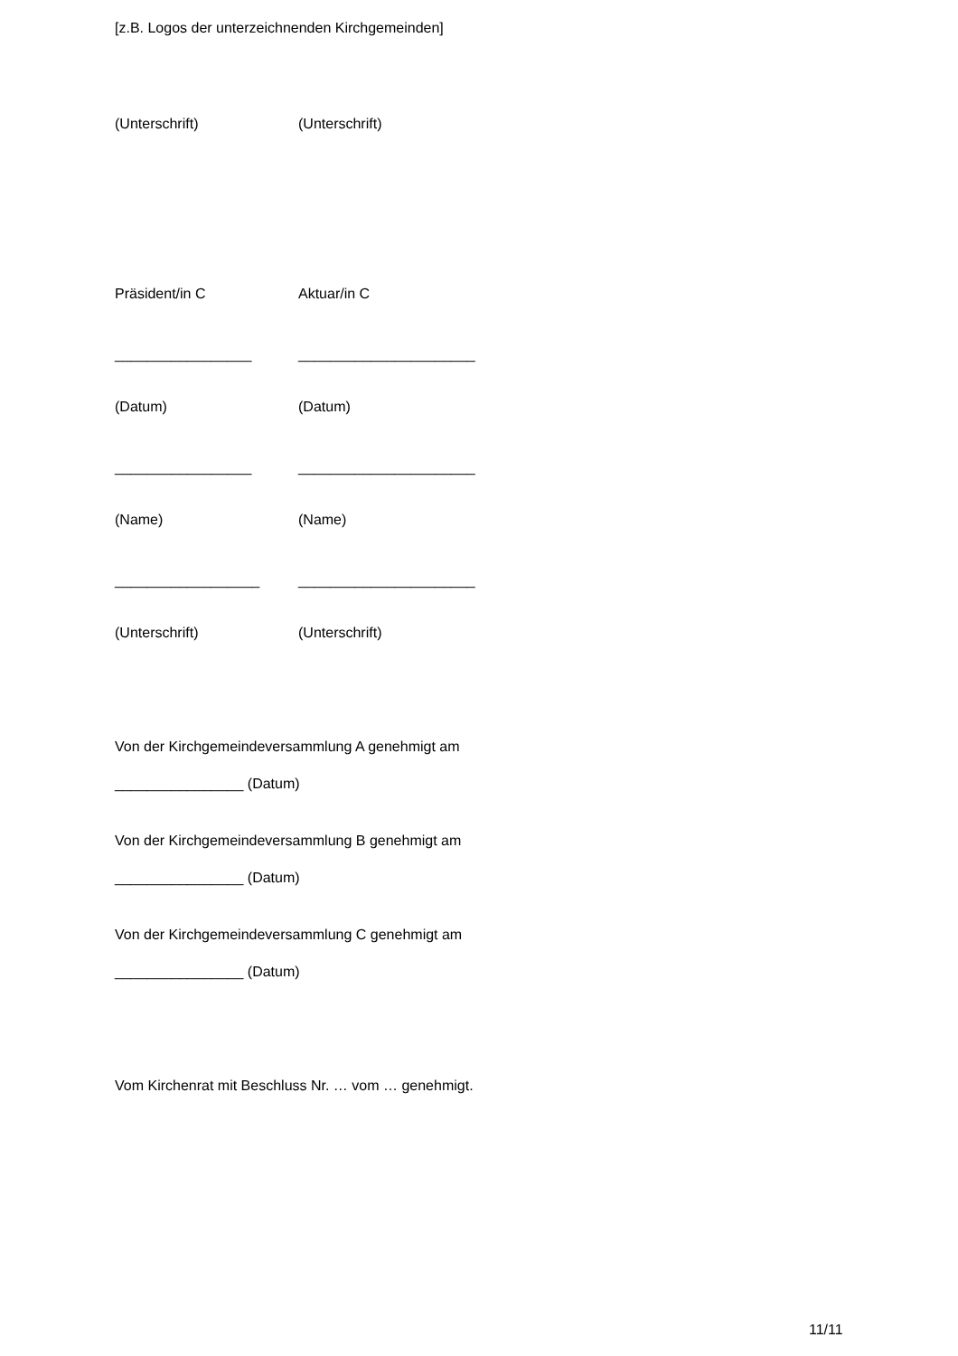[z.B. Logos der unterzeichnenden Kirchgemeinden]
(Unterschrift) (Unterschrift)
Präsident/in C Aktuar/in C
_________________ ______________________
(Datum) (Datum)
_________________ ______________________
(Name) (Name)
__________________ ______________________
(Unterschrift) (Unterschrift)
Von der Kirchgemeindeversammlung A genehmigt am
________________ (Datum)
Von der Kirchgemeindeversammlung B genehmigt am
________________ (Datum)
Von der Kirchgemeindeversammlung C genehmigt am
________________ (Datum)
Vom Kirchenrat mit Beschluss Nr. … vom … genehmigt.
11/11